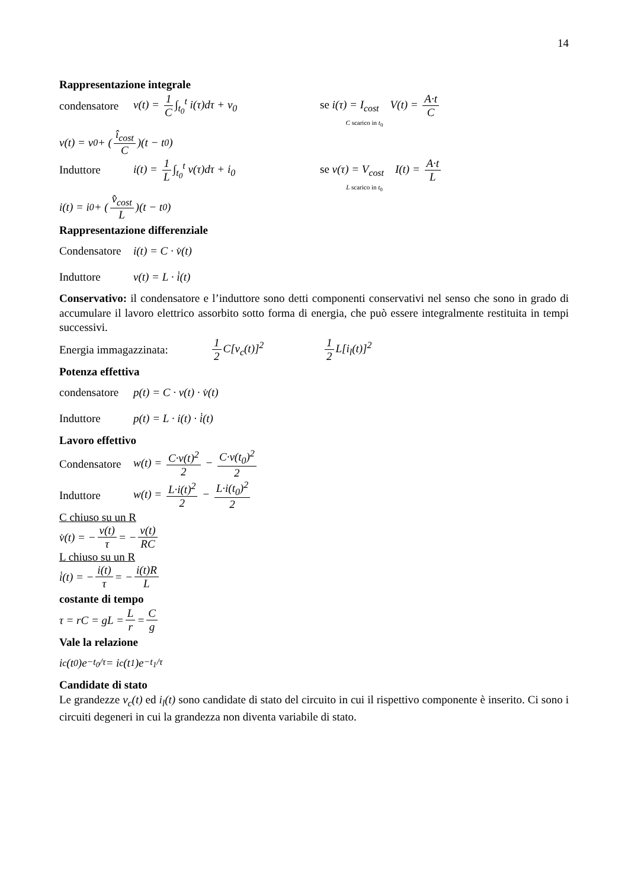14
Rappresentazione integrale
condensatore v(t) = 1 C ∫<sub>t<sub>0</sub></sub><sup>t</sup> i(τ)dτ + v<sub>0</sub> se i(τ) = I<sub>cost</sub> V(t) = A·t C
C scarico in t<sub>0</sub>
v(t) = v<sub>0</sub> + ( î<sub>cost</sub> C )(t − t<sub>0</sub>)
Induttore i(t) = 1 L ∫<sub>t<sub>0</sub></sub><sup>t</sup> v(τ)dτ + i<sub>0</sub> se v(τ) = V<sub>cost</sub> I(t) = A·t L
L scarico in t<sub>0</sub>
i(t) = i<sub>0</sub> + ( v̂<sub>cost</sub> L )(t − t<sub>0</sub>)
Rappresentazione differenziale
Condensatore i(t) = C · v̇(t)
Induttore v(t) = L · i̇(t)
Conservativo: il condensatore e l’induttore sono detti componenti conservativi nel senso che sono in grado di accumulare il lavoro elettrico assorbito sotto forma di energia, che può essere integralmente restituita in tempi successivi.
Energia immagazzinata: 1 2 C[v<sub>c</sub>(t)]<sup>2</sup> 1 2 L[i<sub>l</sub>(t)]<sup>2</sup>
Potenza effettiva
condensatore p(t) = C · v(t) · v̇(t)
Induttore p(t) = L · i(t) · i̇(t)
Lavoro effettivo
Condensatore w(t) = C·v(t)<sup>2</sup> 2 − C·v(t<sub>0</sub>)<sup>2</sup> 2
Induttore w(t) = L·i(t)<sup>2</sup> 2 − L·i(t<sub>0</sub>)<sup>2</sup> 2
C chiuso su un R
v̇(t) = − v(t) τ = − v(t) RC
L chiuso su un R
i̇(t) = − i(t) τ = − i(t)R L
costante di tempo
τ = rC = gL = L r = C g
Vale la relazione
i<sub>c</sub>(t<sub>0</sub>)e<sup>−t<sub>0</sub>/τ</sup> = i<sub>c</sub>(t<sub>1</sub>)e<sup>−t<sub>1</sub>/τ</sup>
Candidate di stato
Le grandezze v<sub>c</sub>(t) ed i<sub>l</sub>(t) sono candidate di stato del circuito in cui il rispettivo componente è inserito. Ci sono i circuiti degeneri in cui la grandezza non diventa variabile di stato.